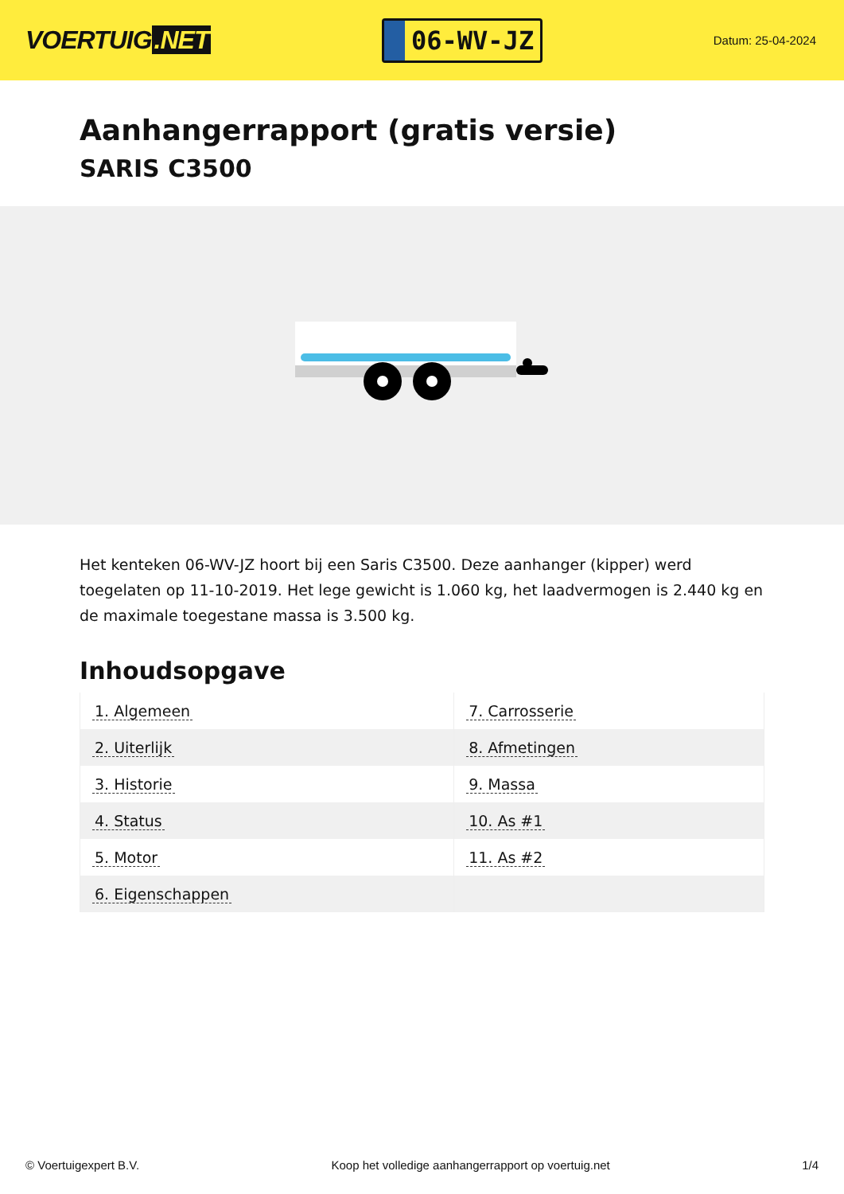VOERTUIG.NET
06-WV-JZ
Datum: 25-04-2024
Aanhangerrapport (gratis versie)
SARIS C3500
Het kenteken 06-WV-JZ hoort bij een Saris C3500. Deze aanhanger (kipper) werd toegelaten op 11-10-2019. Het lege gewicht is 1.060 kg, het laadvermogen is 2.440 kg en de maximale toegestane massa is 3.500 kg.
Inhoudsopgave
| 1. Algemeen | 7. Carrosserie |
| 2. Uiterlijk | 8. Afmetingen |
| 3. Historie | 9. Massa |
| 4. Status | 10. As #1 |
| 5. Motor | 11. As #2 |
| 6. Eigenschappen | |
© Voertuigexpert B.V. Koop het volledige aanhangerrapport op voertuig.net 1/4